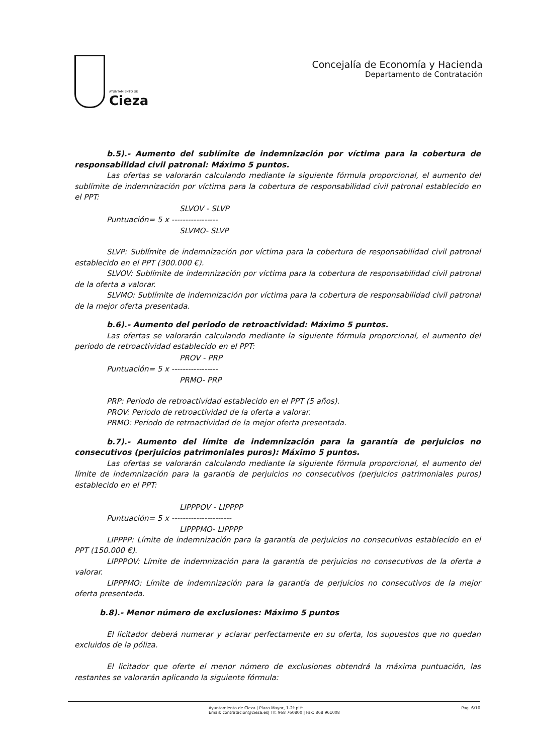AYUNTAMIENTO DE
Cieza
Concejalía de Economía y Hacienda
Departamento de Contratación
b.5).- Aumento del sublímite de indemnización por víctima para la cobertura de responsabilidad civil patronal: Máximo 5 puntos.
Las ofertas se valorarán calculando mediante la siguiente fórmula proporcional, el aumento del sublímite de indemnización por víctima para la cobertura de responsabilidad civil patronal establecido en el PPT:
SLVOV - SLVP
Puntuación= 5 x -----------------
SLVMO- SLVP
SLVP: Sublímite de indemnización por víctima para la cobertura de responsabilidad civil patronal establecido en el PPT (300.000 €).
SLVOV: Sublímite de indemnización por víctima para la cobertura de responsabilidad civil patronal de la oferta a valorar.
SLVMO: Sublímite de indemnización por víctima para la cobertura de responsabilidad civil patronal de la mejor oferta presentada.
b.6).- Aumento del periodo de retroactividad: Máximo 5 puntos.
Las ofertas se valorarán calculando mediante la siguiente fórmula proporcional, el aumento del periodo de retroactividad establecido en el PPT:
PROV - PRP
Puntuación= 5 x -----------------
PRMO- PRP
PRP: Periodo de retroactividad establecido en el PPT (5 años).
PROV: Periodo de retroactividad de la oferta a valorar.
PRMO: Periodo de retroactividad de la mejor oferta presentada.
b.7).- Aumento del límite de indemnización para la garantía de perjuicios no consecutivos (perjuicios patrimoniales puros): Máximo 5 puntos.
Las ofertas se valorarán calculando mediante la siguiente fórmula proporcional, el aumento del límite de indemnización para la garantía de perjuicios no consecutivos (perjuicios patrimoniales puros) establecido en el PPT:
LIPPPOV - LIPPPP
Puntuación= 5 x ----------------------
LIPPPMO- LIPPPP
LIPPPP: Límite de indemnización para la garantía de perjuicios no consecutivos establecido en el PPT (150.000 €).
LIPPPOV: Límite de indemnización para la garantía de perjuicios no consecutivos de la oferta a valorar.
LIPPPMO: Límite de indemnización para la garantía de perjuicios no consecutivos de la mejor oferta presentada.
b.8).- Menor número de exclusiones: Máximo 5 puntos
El licitador deberá numerar y aclarar perfectamente en su oferta, los supuestos que no quedan excluidos de la póliza.
El licitador que oferte el menor número de exclusiones obtendrá la máxima puntuación, las restantes se valorarán aplicando la siguiente fórmula:
Ayuntamiento de Cieza | Plaza Mayor, 1-2ª plt*
Email: contratacion@cieza.es| Tlf. 968 760800 | Fax: 868 961008
Pag. 6/10